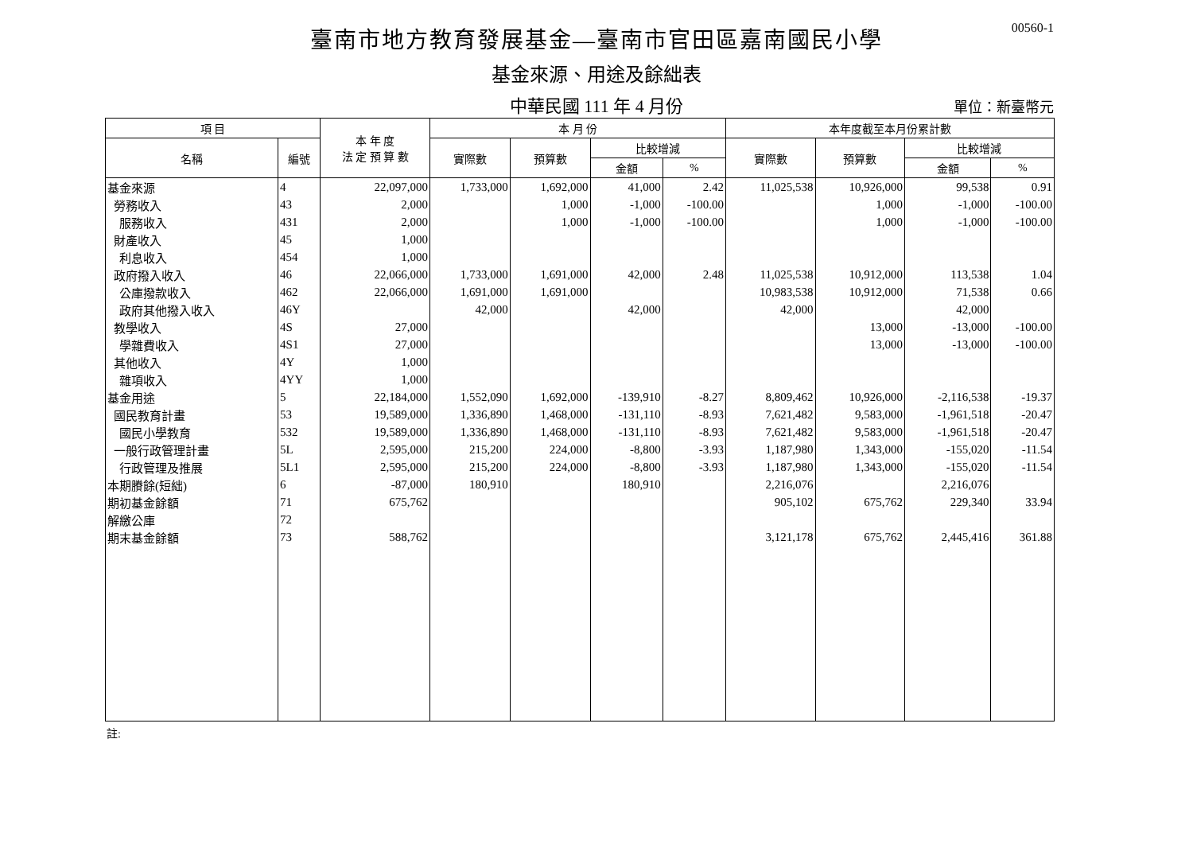00560-1
臺南市地方教育發展基金—臺南市官田區嘉南國民小學
基金來源、用途及餘絀表
中華民國 111 年 4 月份
單位：新臺幣元
| 項 目 | | 本 年 度 法 定 預 算 數 | 本 月 份 | | | | 本年度截至本月份累計數 | | | |
| --- | --- | --- | --- | --- | --- | --- | --- | --- | --- | --- |
| 名稱 | 編號 | | 實際數 | 預算數 | 比較增減 | | 實際數 | 預算數 | 比較增減 | |
| | | | | | 金額 | % | | | 金額 | % |
| 基金來源 | 4 | 22,097,000 | 1,733,000 | 1,692,000 | 41,000 | 2.42 | 11,025,538 | 10,926,000 | 99,538 | 0.91 |
| 勞務收入 | 43 | 2,000 | | 1,000 | -1,000 | -100.00 | | 1,000 | -1,000 | -100.00 |
| 服務收入 | 431 | 2,000 | | 1,000 | -1,000 | -100.00 | | 1,000 | -1,000 | -100.00 |
| 財產收入 | 45 | 1,000 | | | | | | | | |
| 利息收入 | 454 | 1,000 | | | | | | | | |
| 政府撥入收入 | 46 | 22,066,000 | 1,733,000 | 1,691,000 | 42,000 | 2.48 | 11,025,538 | 10,912,000 | 113,538 | 1.04 |
| 公庫撥款收入 | 462 | 22,066,000 | 1,691,000 | 1,691,000 | | | 10,983,538 | 10,912,000 | 71,538 | 0.66 |
| 政府其他撥入收入 | 46Y | | 42,000 | | 42,000 | | 42,000 | | 42,000 | |
| 教學收入 | 4S | 27,000 | | | | | | 13,000 | -13,000 | -100.00 |
| 學雜費收入 | 4S1 | 27,000 | | | | | | 13,000 | -13,000 | -100.00 |
| 其他收入 | 4Y | 1,000 | | | | | | | | |
| 雜項收入 | 4YY | 1,000 | | | | | | | | |
| 基金用途 | 5 | 22,184,000 | 1,552,090 | 1,692,000 | -139,910 | -8.27 | 8,809,462 | 10,926,000 | -2,116,538 | -19.37 |
| 國民教育計畫 | 53 | 19,589,000 | 1,336,890 | 1,468,000 | -131,110 | -8.93 | 7,621,482 | 9,583,000 | -1,961,518 | -20.47 |
| 國民小學教育 | 532 | 19,589,000 | 1,336,890 | 1,468,000 | -131,110 | -8.93 | 7,621,482 | 9,583,000 | -1,961,518 | -20.47 |
| 一般行政管理計畫 | 5L | 2,595,000 | 215,200 | 224,000 | -8,800 | -3.93 | 1,187,980 | 1,343,000 | -155,020 | -11.54 |
| 行政管理及推展 | 5L1 | 2,595,000 | 215,200 | 224,000 | -8,800 | -3.93 | 1,187,980 | 1,343,000 | -155,020 | -11.54 |
| 本期賸餘(短絀) | 6 | -87,000 | 180,910 | | 180,910 | | 2,216,076 | | 2,216,076 | |
| 期初基金餘額 | 71 | 675,762 | | | | | 905,102 | 675,762 | 229,340 | 33.94 |
| 解繳公庫 | 72 | | | | | | | | | |
| 期末基金餘額 | 73 | 588,762 | | | | | 3,121,178 | 675,762 | 2,445,416 | 361.88 |
註: